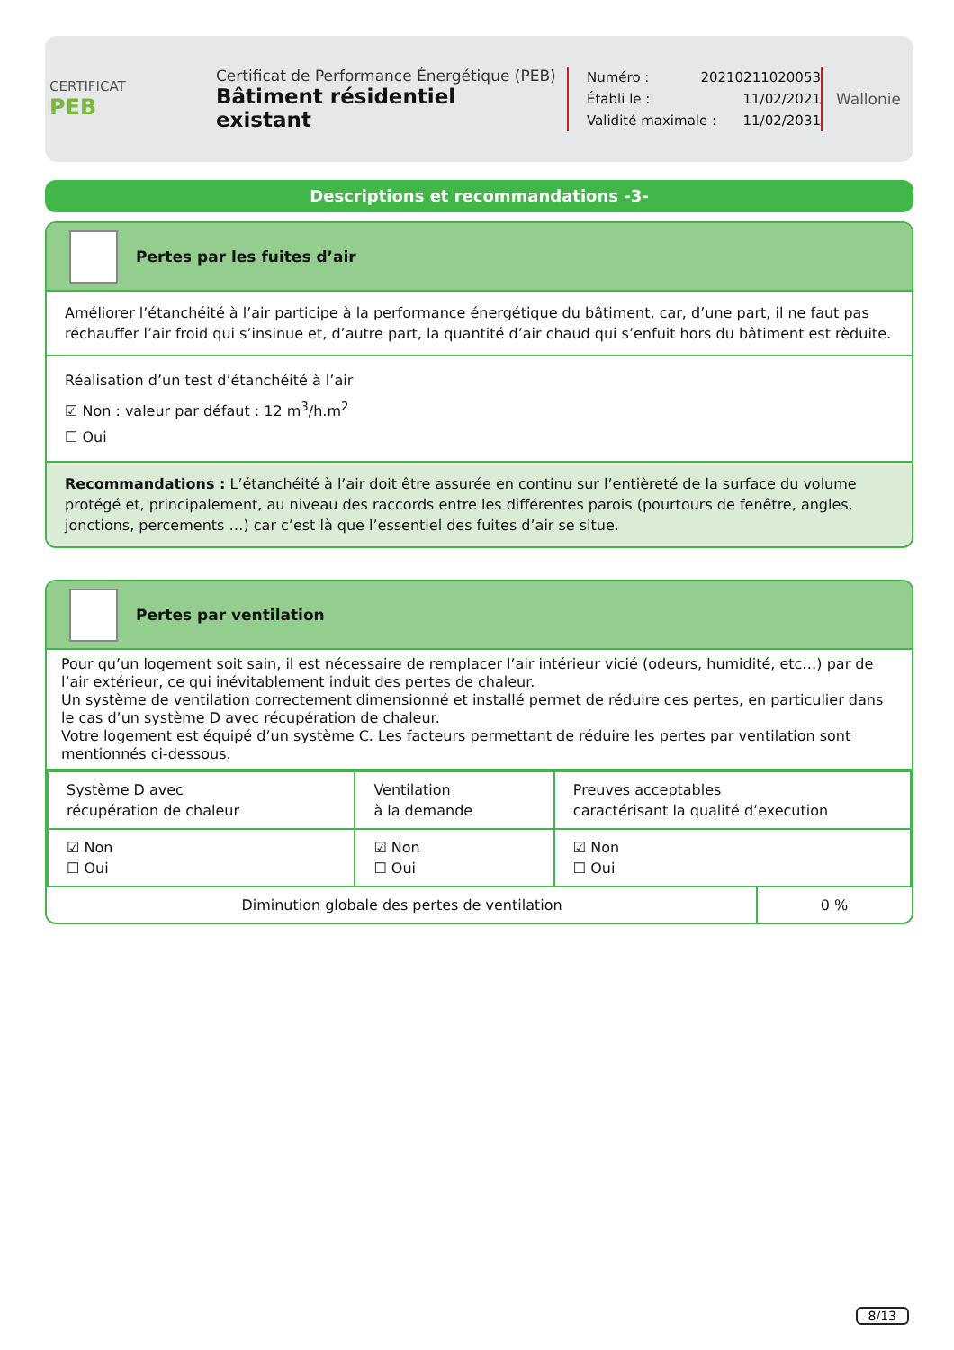CERTIFICAT
PEB
Certificat de Performance Énergétique (PEB)
Bâtiment résidentiel existant
Numéro : 20210211020053
Établi le : 11/02/2021
Validité maximale : 11/02/2031
Wallonie
Descriptions et recommandations -3-
Pertes par les fuites d’air
Améliorer l’étanchéité à l’air participe à la performance énergétique du bâtiment, car, d’une part, il ne faut pas réchauffer l’air froid qui s’insinue et, d’autre part, la quantité d’air chaud qui s’enfuit hors du bâtiment est rèduite.
Réalisation d’un test d’étanchéité à l’air
☑ Non : valeur par défaut : 12 m<sup>3</sup>/h.m<sup>2</sup>
☐ Oui
Recommandations : L’étanchéité à l’air doit être assurée en continu sur l’entièreté de la surface du volume protégé et, principalement, au niveau des raccords entre les différentes parois (pourtours de fenêtre, angles, jonctions, percements …) car c’est là que l’essentiel des fuites d’air se situe.
Pertes par ventilation
Pour qu’un logement soit sain, il est nécessaire de remplacer l’air intérieur vicié (odeurs, humidité, etc…) par de l’air extérieur, ce qui inévitablement induit des pertes de chaleur.
Un système de ventilation correctement dimensionné et installé permet de réduire ces pertes, en particulier dans le cas d’un système D avec récupération de chaleur.
Votre logement est équipé d’un système C. Les facteurs permettant de réduire les pertes par ventilation sont mentionnés ci-dessous.
| Système D avec récupération de chaleur | Ventilation à la demande | Preuves acceptables caractérisant la qualité d’execution | |
| ☑ Non ☐ Oui | ☑ Non ☐ Oui | ☑ Non ☐ Oui | |
| Diminution globale des pertes de ventilation | | | 0 % |
8/13